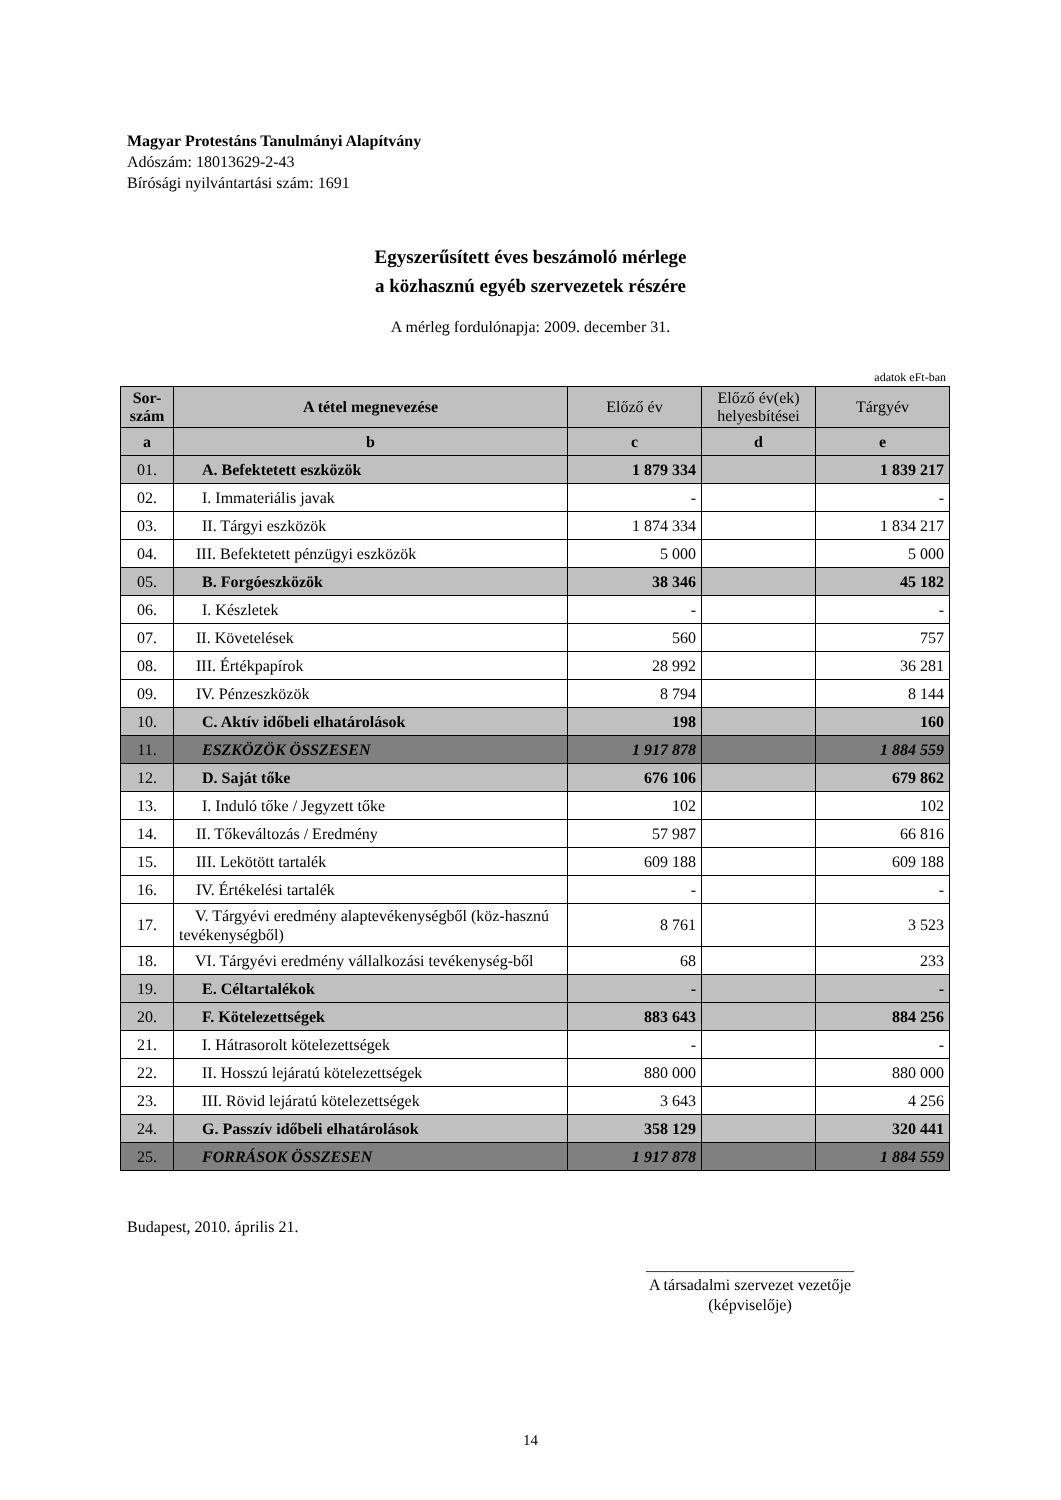Magyar Protestáns Tanulmányi Alapítvány
Adószám: 18013629-2-43
Bírósági nyilvántartási szám: 1691
Egyszerűsített éves beszámoló mérlege
a közhasznú egyéb szervezetek részére
A mérleg fordulónapja: 2009. december 31.
adatok eFt-ban
| Sor- szám | A tétel megnevezése | Előző év | Előző év(ek) helyesbítései | Tárgyév |
| --- | --- | --- | --- | --- |
| a | b | c | d | e |
| 01. | A. Befektetett eszközök | 1 879 334 | | 1 839 217 |
| 02. | I. Immateriális javak | - | | - |
| 03. | II. Tárgyi eszközök | 1 874 334 | | 1 834 217 |
| 04. | III. Befektetett pénzügyi eszközök | 5 000 | | 5 000 |
| 05. | B. Forgóeszközök | 38 346 | | 45 182 |
| 06. | I. Készletek | - | | - |
| 07. | II. Követelések | 560 | | 757 |
| 08. | III. Értékpapírok | 28 992 | | 36 281 |
| 09. | IV. Pénzeszközök | 8 794 | | 8 144 |
| 10. | C. Aktív időbeli elhatárolások | 198 | | 160 |
| 11. | ESZKÖZÖK ÖSSZESEN | 1 917 878 | | 1 884 559 |
| 12. | D. Saját tőke | 676 106 | | 679 862 |
| 13. | I. Induló tőke / Jegyzett tőke | 102 | | 102 |
| 14. | II. Tőkeváltozás / Eredmény | 57 987 | | 66 816 |
| 15. | III. Lekötött tartalék | 609 188 | | 609 188 |
| 16. | IV. Értékelési tartalék | - | | - |
| 17. | V. Tárgyévi eredmény alaptevékenységből (köz-hasznú tevékenységből) | 8 761 | | 3 523 |
| 18. | VI. Tárgyévi eredmény vállalkozási tevékenység-ből | 68 | | 233 |
| 19. | E. Céltartalékok | - | | - |
| 20. | F. Kötelezettségek | 883 643 | | 884 256 |
| 21. | I. Hátrasorolt kötelezettségek | - | | - |
| 22. | II. Hosszú lejáratú kötelezettségek | 880 000 | | 880 000 |
| 23. | III. Rövid lejáratú kötelezettségek | 3 643 | | 4 256 |
| 24. | G. Passzív időbeli elhatárolások | 358 129 | | 320 441 |
| 25. | FORRÁSOK ÖSSZESEN | 1 917 878 | | 1 884 559 |
Budapest, 2010. április 21.
__________________________
A társadalmi szervezet vezetője
(képviselője)
14